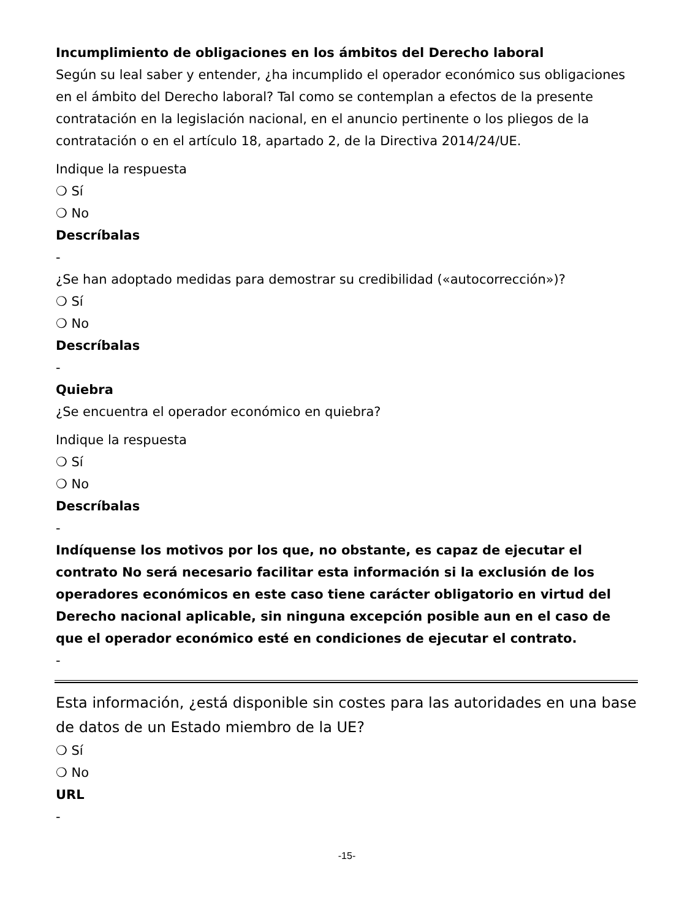Incumplimiento de obligaciones en los ámbitos del Derecho laboral
Según su leal saber y entender, ¿ha incumplido el operador económico sus obligaciones en el ámbito del Derecho laboral? Tal como se contemplan a efectos de la presente contratación en la legislación nacional, en el anuncio pertinente o los pliegos de la contratación o en el artículo 18, apartado 2, de la Directiva 2014/24/UE.
Indique la respuesta
❍ Sí
❍ No
Descríbalas
-
¿Se han adoptado medidas para demostrar su credibilidad («autocorrección»)?
❍ Sí
❍ No
Descríbalas
-
Quiebra
¿Se encuentra el operador económico en quiebra?
Indique la respuesta
❍ Sí
❍ No
Descríbalas
-
Indíquense los motivos por los que, no obstante, es capaz de ejecutar el contrato No será necesario facilitar esta información si la exclusión de los operadores económicos en este caso tiene carácter obligatorio en virtud del Derecho nacional aplicable, sin ninguna excepción posible aun en el caso de que el operador económico esté en condiciones de ejecutar el contrato.
-
Esta información, ¿está disponible sin costes para las autoridades en una base de datos de un Estado miembro de la UE?
❍ Sí
❍ No
URL
-
-15-